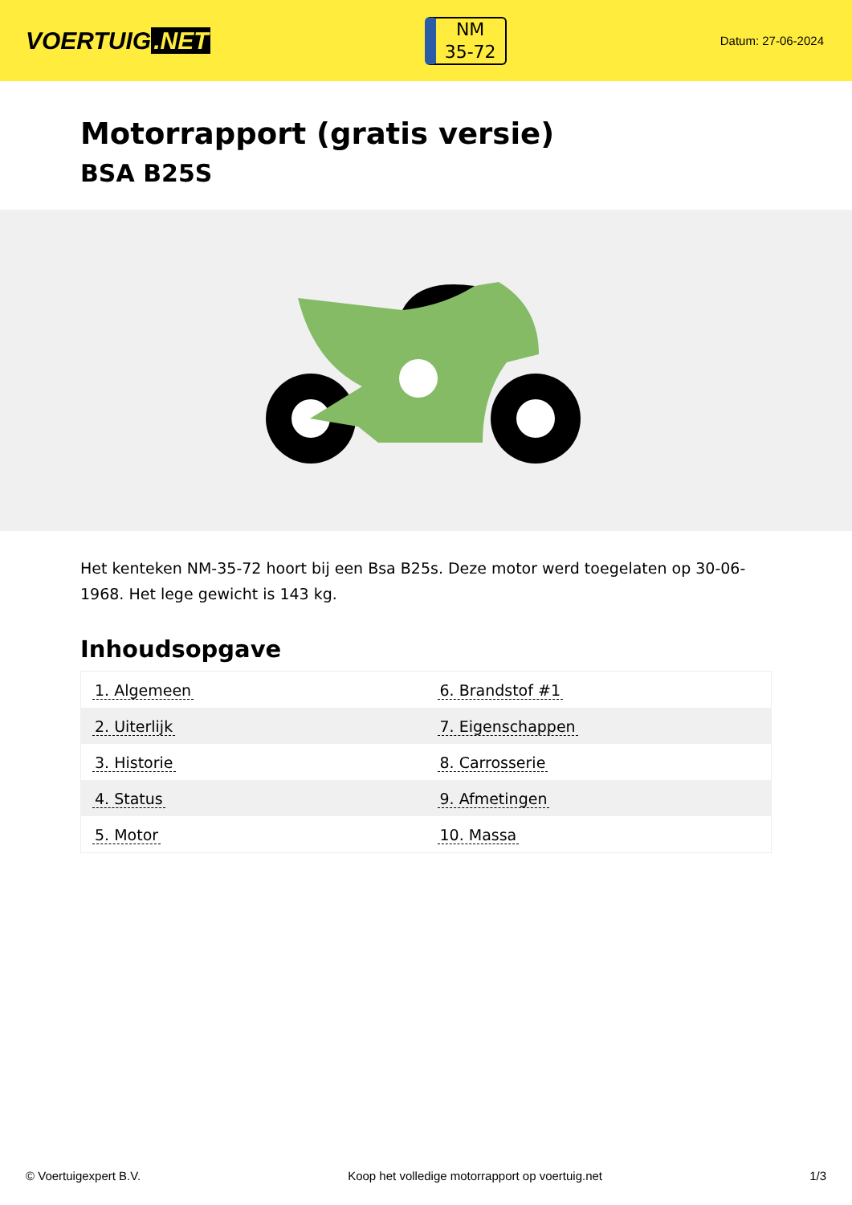VOERTUIG.NET
NM
35-72
Datum: 27-06-2024
Motorrapport (gratis versie)
BSA B25S
Het kenteken NM-35-72 hoort bij een Bsa B25s. Deze motor werd toegelaten op 30-06-1968. Het lege gewicht is 143 kg.
Inhoudsopgave
| 1. Algemeen | 6. Brandstof #1 |
| 2. Uiterlijk | 7. Eigenschappen |
| 3. Historie | 8. Carrosserie |
| 4. Status | 9. Afmetingen |
| 5. Motor | 10. Massa |
© Voertuigexpert B.V. Koop het volledige motorrapport op voertuig.net
1/3